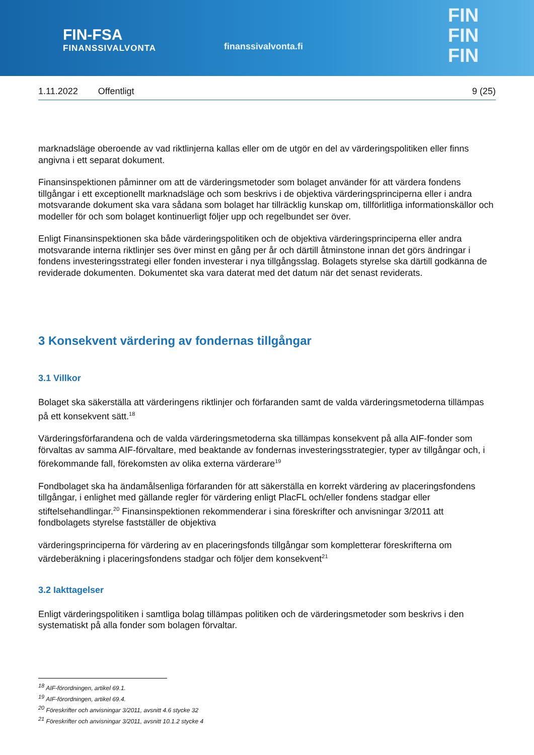FIN-FSA
FINANSSIVALVONTA
finanssivalvonta.fi
FIN
FIN
FIN
1.11.2022 Offentligt 9 (25)
marknadsläge oberoende av vad riktlinjerna kallas eller om de utgör en del av värderingspolitiken eller finns angivna i ett separat dokument.
Finansinspektionen påminner om att de värderingsmetoder som bolaget använder för att värdera fondens tillgångar i ett exceptionellt marknadsläge och som beskrivs i de objektiva värderingsprinciperna eller i andra motsvarande dokument ska vara sådana som bolaget har tillräcklig kunskap om, tillförlitliga informationskällor och modeller för och som bolaget kontinuerligt följer upp och regelbundet ser över.
Enligt Finansinspektionen ska både värderingspolitiken och de objektiva värderingsprinciperna eller andra motsvarande interna riktlinjer ses över minst en gång per år och därtill åtminstone innan det görs ändringar i fondens investeringsstrategi eller fonden investerar i nya tillgångsslag. Bolagets styrelse ska därtill godkänna de reviderade dokumenten. Dokumentet ska vara daterat med det datum när det senast reviderats.
3 Konsekvent värdering av fondernas tillgångar
3.1 Villkor
Bolaget ska säkerställa att värderingens riktlinjer och förfaranden samt de valda värderingsmetoderna tillämpas på ett konsekvent sätt.<sup>18</sup>
Värderingsförfarandena och de valda värderingsmetoderna ska tillämpas konsekvent på alla AIF-fonder som förvaltas av samma AIF-förvaltare, med beaktande av fondernas investeringsstrategier, typer av tillgångar och, i förekommande fall, förekomsten av olika externa värderare<sup>19</sup>
Fondbolaget ska ha ändamålsenliga förfaranden för att säkerställa en korrekt värdering av placeringsfondens tillgångar, i enlighet med gällande regler för värdering enligt PlacFL och/eller fondens stadgar eller stiftelsehandlingar.<sup>20</sup> Finansinspektionen rekommenderar i sina föreskrifter och anvisningar 3/2011 att fondbolagets styrelse fastställer de objektiva
värderingsprinciperna för värdering av en placeringsfonds tillgångar som kompletterar föreskrifterna om värdeberäkning i placeringsfondens stadgar och följer dem konsekvent<sup>21</sup>
3.2 Iakttagelser
Enligt värderingspolitiken i samtliga bolag tillämpas politiken och de värderingsmetoder som beskrivs i den systematiskt på alla fonder som bolagen förvaltar.
<sup>18</sup> AIF-förordningen, artikel 69.1.
<sup>19</sup> AIF-förordningen, artikel 69.4.
<sup>20</sup> Föreskrifter och anvisningar 3/2011, avsnitt 4.6 stycke 32
<sup>21</sup> Föreskrifter och anvisningar 3/2011, avsnitt 10.1.2 stycke 4